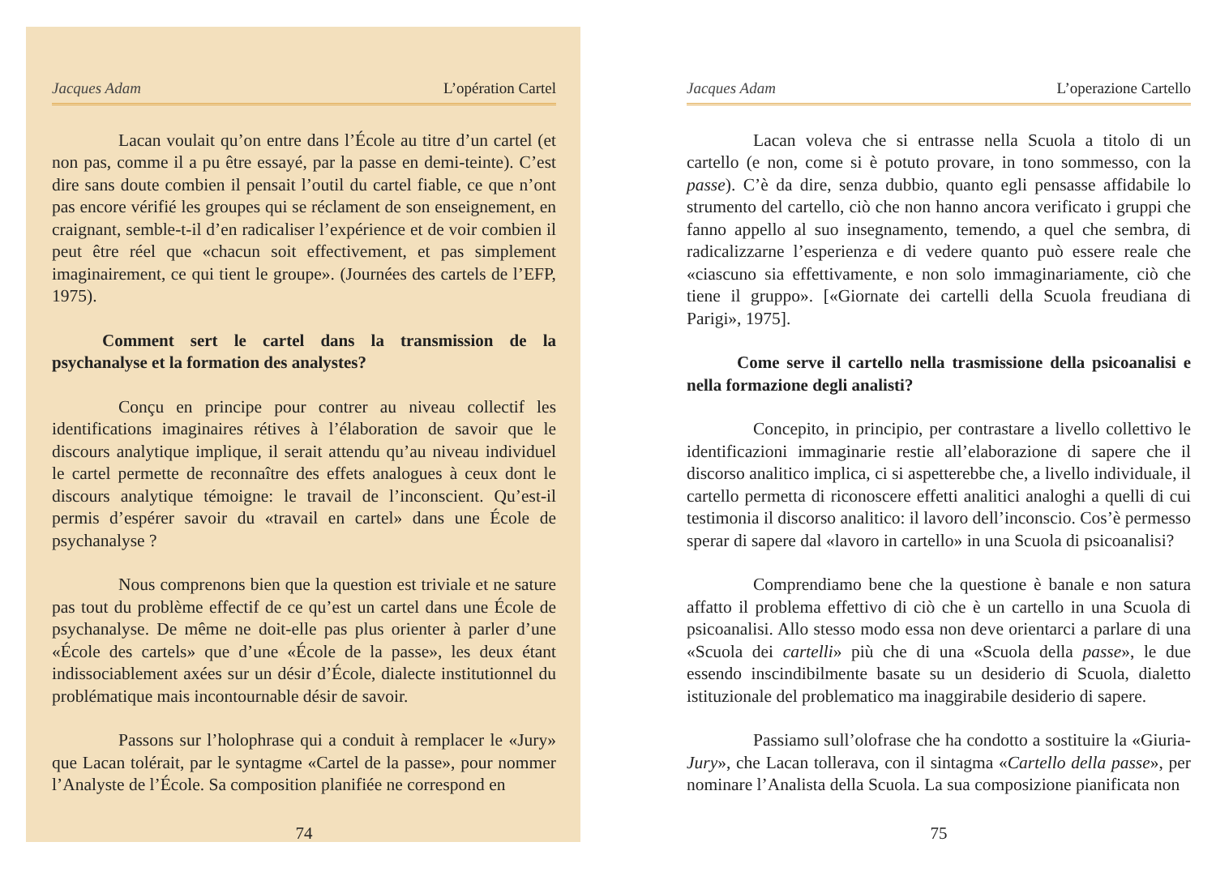Jacques Adam L’opération Cartel
Lacan voulait qu’on entre dans l’École au titre d’un cartel (et non pas, comme il a pu être essayé, par la passe en demi-teinte). C’est dire sans doute combien il pensait l’outil du cartel fiable, ce que n’ont pas encore vérifié les groupes qui se réclament de son enseignement, en craignant, semble-t-il d’en radicaliser l’expérience et de voir combien il peut être réel que «chacun soit effectivement, et pas simplement imaginairement, ce qui tient le groupe». (Journées des cartels de l’EFP, 1975).
Comment sert le cartel dans la transmission de la psychanalyse et la formation des analystes?
Conçu en principe pour contrer au niveau collectif les identifications imaginaires rétives à l’élaboration de savoir que le discours analytique implique, il serait attendu qu’au niveau individuel le cartel permette de reconnaître des effets analogues à ceux dont le discours analytique témoigne: le travail de l’inconscient. Qu’est-il permis d’espérer savoir du «travail en cartel» dans une École de psychanalyse ?
Nous comprenons bien que la question est triviale et ne sature pas tout du problème effectif de ce qu’est un cartel dans une École de psychanalyse. De même ne doit-elle pas plus orienter à parler d’une «École des cartels» que d’une «École de la passe», les deux étant indissociablement axées sur un désir d’École, dialecte institutionnel du problématique mais incontournable désir de savoir.
Passons sur l’holophrase qui a conduit à remplacer le «Jury» que Lacan tolérait, par le syntagme «Cartel de la passe», pour nommer l’Analyste de l’École. Sa composition planifiée ne correspond en
74
Jacques Adam L’operazione Cartello
Lacan voleva che si entrasse nella Scuola a titolo di un cartello (e non, come si è potuto provare, in tono sommesso, con la passe). C’è da dire, senza dubbio, quanto egli pensasse affidabile lo strumento del cartello, ciò che non hanno ancora verificato i gruppi che fanno appello al suo insegnamento, temendo, a quel che sembra, di radicalizzarne l’esperienza e di vedere quanto può essere reale che «ciascuno sia effettivamente, e non solo immaginariamente, ciò che tiene il gruppo». [«Giornate dei cartelli della Scuola freudiana di Parigi», 1975].
Come serve il cartello nella trasmissione della psicoanalisi e nella formazione degli analisti?
Concepito, in principio, per contrastare a livello collettivo le identificazioni immaginarie restie all’elaborazione di sapere che il discorso analitico implica, ci si aspetterebbe che, a livello individuale, il cartello permetta di riconoscere effetti analitici analoghi a quelli di cui testimonia il discorso analitico: il lavoro dell’inconscio. Cos’è permesso sperar di sapere dal «lavoro in cartello» in una Scuola di psicoanalisi?
Comprendiamo bene che la questione è banale e non satura affatto il problema effettivo di ciò che è un cartello in una Scuola di psicoanalisi. Allo stesso modo essa non deve orientarci a parlare di una «Scuola dei cartelli» più che di una «Scuola della passe», le due essendo inscindibilmente basate su un desiderio di Scuola, dialetto istituzionale del problematico ma inaggirabile desiderio di sapere.
Passiamo sull’olofrase che ha condotto a sostituire la «Giuria-Jury», che Lacan tollerava, con il sintagma «Cartello della passe», per nominare l’Analista della Scuola. La sua composizione pianificata non
75